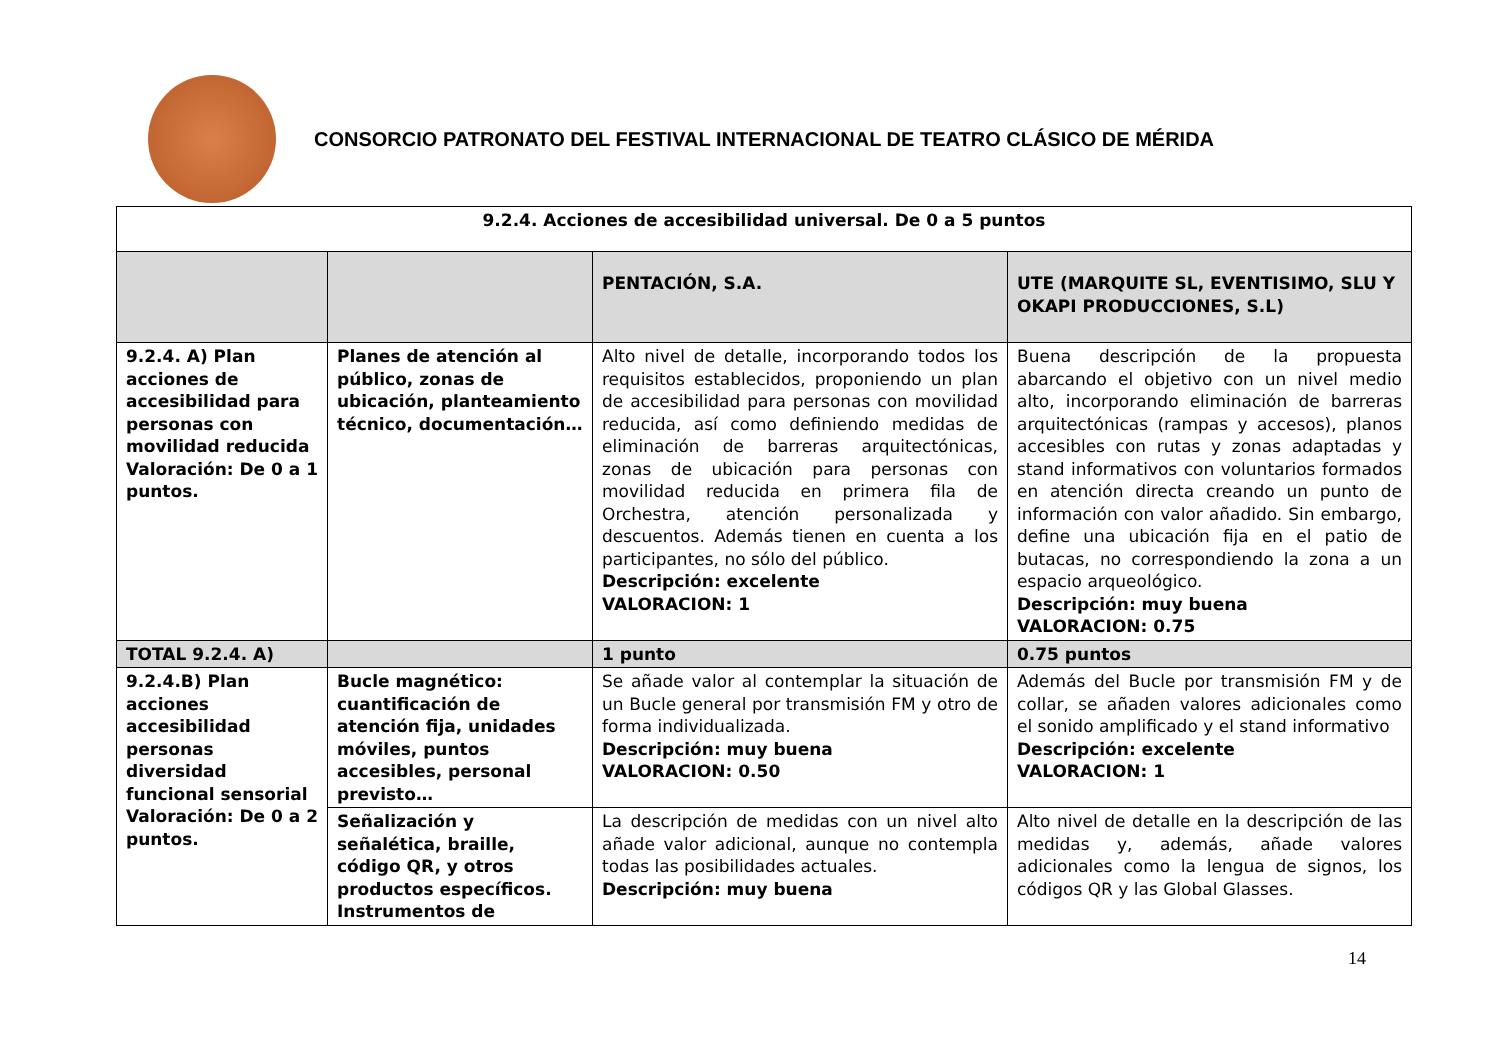CONSORCIO PATRONATO DEL FESTIVAL INTERNACIONAL DE TEATRO CLÁSICO DE MÉRIDA
| 9.2.4. Acciones de accesibilidad universal. De 0 a 5 puntos | | | |
| --- | --- | --- | --- |
| | | PENTACIÓN, S.A. | UTE (MARQUITE SL, EVENTISIMO, SLU Y OKAPI PRODUCCIONES, S.L) |
| 9.2.4. A) Plan acciones de accesibilidad para personas con movilidad reducida Valoración: De 0 a 1 puntos. | Planes de atención al público, zonas de ubicación, planteamiento técnico, documentación… | Alto nivel de detalle, incorporando todos los requisitos establecidos, proponiendo un plan de accesibilidad para personas con movilidad reducida, así como definiendo medidas de eliminación de barreras arquitectónicas, zonas de ubicación para personas con movilidad reducida en primera fila de Orchestra, atención personalizada y descuentos. Además tienen en cuenta a los participantes, no sólo del público. Descripción: excelente VALORACION: 1 | Buena descripción de la propuesta abarcando el objetivo con un nivel medio alto, incorporando eliminación de barreras arquitectónicas (rampas y accesos), planos accesibles con rutas y zonas adaptadas y stand informativos con voluntarios formados en atención directa creando un punto de información con valor añadido. Sin embargo, define una ubicación fija en el patio de butacas, no correspondiendo la zona a un espacio arqueológico. Descripción: muy buena VALORACION: 0.75 |
| TOTAL 9.2.4. A) | | 1 punto | 0.75 puntos |
| 9.2.4.B) Plan acciones accesibilidad personas diversidad funcional sensorial Valoración: De 0 a 2 puntos. | Bucle magnético: cuantificación de atención fija, unidades móviles, puntos accesibles, personal previsto… | Se añade valor al contemplar la situación de un Bucle general por transmisión FM y otro de forma individualizada. Descripción: muy buena VALORACION: 0.50 | Además del Bucle por transmisión FM y de collar, se añaden valores adicionales como el sonido amplificado y el stand informativo Descripción: excelente VALORACION: 1 |
| | Señalización y señalética, braille, código QR, y otros productos específicos. Instrumentos de | La descripción de medidas con un nivel alto añade valor adicional, aunque no contempla todas las posibilidades actuales. Descripción: muy buena | Alto nivel de detalle en la descripción de las medidas y, además, añade valores adicionales como la lengua de signos, los códigos QR y las Global Glasses. |
14